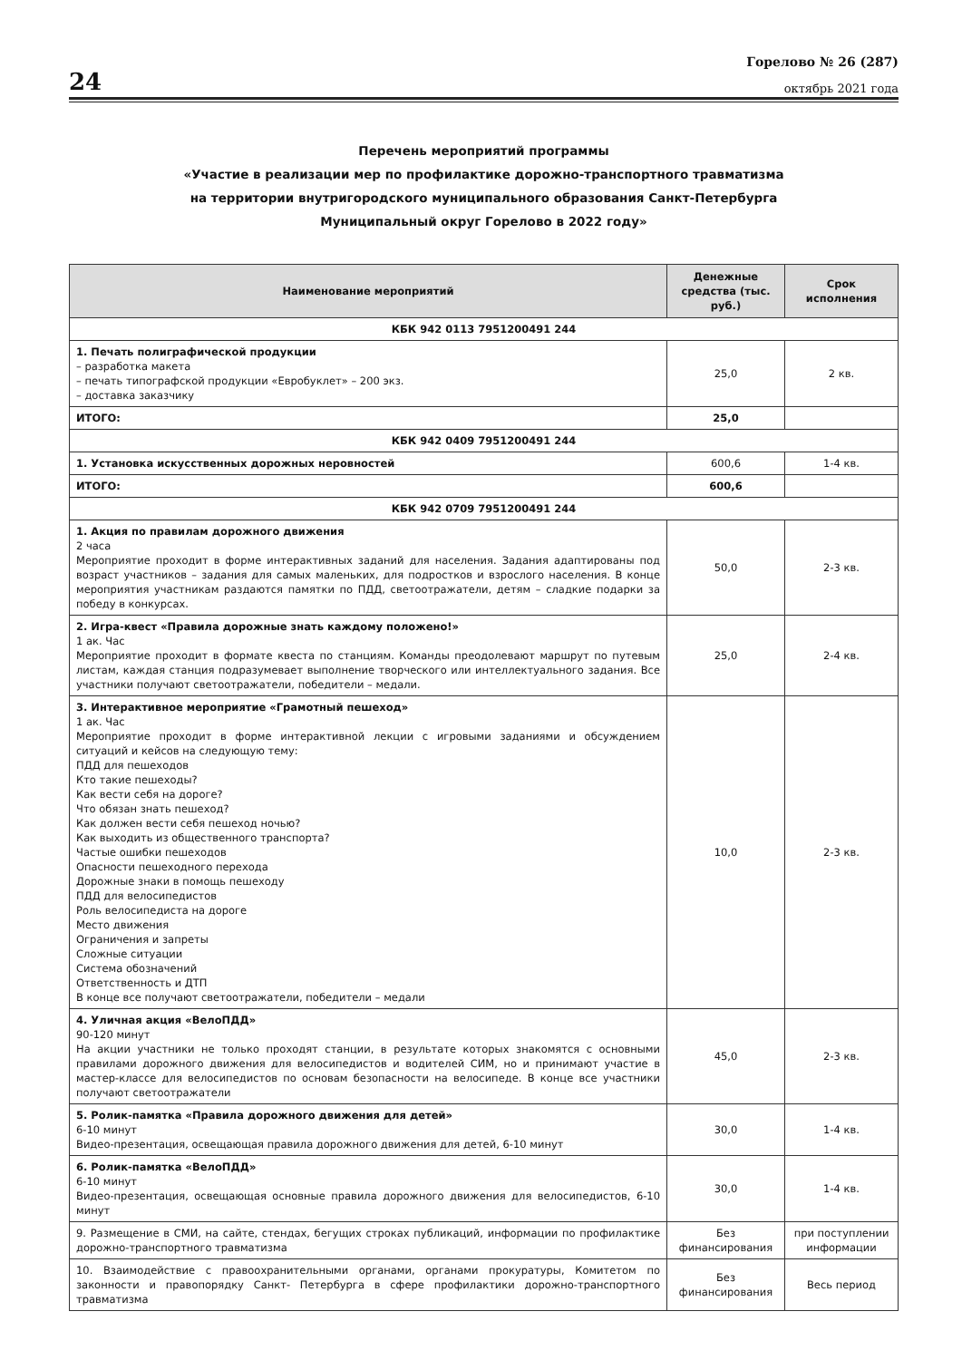24
Горелово № 26 (287)
октябрь 2021 года
Перечень мероприятий программы
«Участие в реализации мер по профилактике дорожно-транспортного травматизма
на территории внутригородского муниципального образования Санкт-Петербурга
Муниципальный округ Горелово в 2022 году»
| Наименование мероприятий | Денежные средства (тыс. руб.) | Срок исполнения |
| --- | --- | --- |
| КБК 942 0113 7951200491 244 | | |
| 1. Печать полиграфической продукции – разработка макета – печать типографской продукции «Евробуклет» – 200 экз. – доставка заказчику | 25,0 | 2 кв. |
| ИТОГО: | 25,0 | |
| КБК 942 0409 7951200491 244 | | |
| 1. Установка искусственных дорожных неровностей | 600,6 | 1-4 кв. |
| ИТОГО: | 600,6 | |
| КБК 942 0709 7951200491 244 | | |
| 1. Акция по правилам дорожного движения 2 часа Мероприятие проходит в форме интерактивных заданий для населения. Задания адаптированы под возраст участников – задания для самых маленьких, для подростков и взрослого населения. В конце мероприятия участникам раздаются памятки по ПДД, светоотражатели, детям – сладкие подарки за победу в конкурсах. | 50,0 | 2-3 кв. |
| 2. Игра-квест «Правила дорожные знать каждому положено!» 1 ак. Час Мероприятие проходит в формате квеста по станциям. Команды преодолевают маршрут по путевым листам, каждая станция подразумевает выполнение творческого или интеллектуального задания. Все участники получают светоотражатели, победители – медали. | 25,0 | 2-4 кв. |
| 3. Интерактивное мероприятие «Грамотный пешеход» 1 ак. Час Мероприятие проходит в форме интерактивной лекции с игровыми заданиями и обсуждением ситуаций и кейсов на следующую тему: ПДД для пешеходов Кто такие пешеходы? Как вести себя на дороге? Что обязан знать пешеход? Как должен вести себя пешеход ночью? Как выходить из общественного транспорта? Частые ошибки пешеходов Опасности пешеходного перехода Дорожные знаки в помощь пешеходу ПДД для велосипедистов Роль велосипедиста на дороге Место движения Ограничения и запреты Сложные ситуации Система обозначений Ответственность и ДТП В конце все получают светоотражатели, победители – медали | 10,0 | 2-3 кв. |
| 4. Уличная акция «ВелоПДД» 90-120 минут На акции участники не только проходят станции, в результате которых знакомятся с основными правилами дорожного движения для велосипедистов и водителей СИМ, но и принимают участие в мастер-классе для велосипедистов по основам безопасности на велосипеде. В конце все участники получают светоотражатели | 45,0 | 2-3 кв. |
| 5. Ролик-памятка «Правила дорожного движения для детей» 6-10 минут Видео-презентация, освещающая правила дорожного движения для детей, 6-10 минут | 30,0 | 1-4 кв. |
| 6. Ролик-памятка «ВелоПДД» 6-10 минут Видео-презентация, освещающая основные правила дорожного движения для велосипедистов, 6-10 минут | 30,0 | 1-4 кв. |
| 9. Размещение в СМИ, на сайте, стендах, бегущих строках публикаций, информации по профилактике дорожно-транспортного травматизма | Без финансирования | при поступлении информации |
| 10. Взаимодействие с правоохранительными органами, органами прокуратуры, Комитетом по законности и правопорядку Санкт- Петербурга в сфере профилактики дорожно-транспортного травматизма | Без финансирования | Весь период |